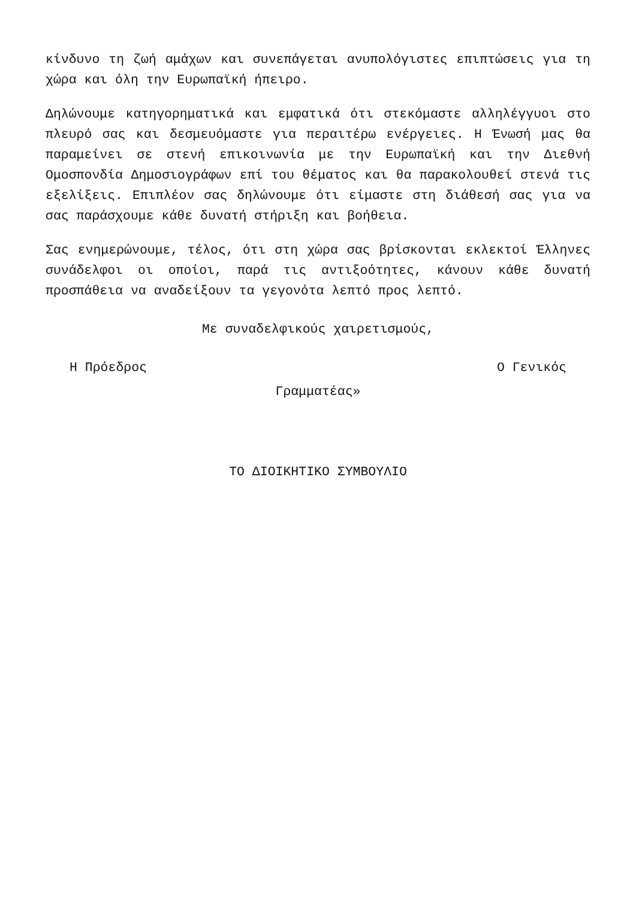κίνδυνο τη ζωή αμάχων και συνεπάγεται ανυπολόγιστες επιπτώσεις για τη χώρα και όλη την Ευρωπαϊκή ήπειρο.
Δηλώνουμε κατηγορηματικά και εμφατικά ότι στεκόμαστε αλληλέγγυοι στο πλευρό σας και δεσμευόμαστε για περαιτέρω ενέργειες. Η Ένωσή μας θα παραμείνει σε στενή επικοινωνία με την Ευρωπαϊκή και την Διεθνή Ομοσπονδία Δημοσιογράφων επί του θέματος και θα παρακολουθεί στενά τις εξελίξεις. Επιπλέον σας δηλώνουμε ότι είμαστε στη διάθεσή σας για να σας παράσχουμε κάθε δυνατή στήριξη και βοήθεια.
Σας ενημερώνουμε, τέλος, ότι στη χώρα σας βρίσκονται εκλεκτοί Έλληνες συνάδελφοι οι οποίοι, παρά τις αντιξοότητες, κάνουν κάθε δυνατή προσπάθεια να αναδείξουν τα γεγονότα λεπτό προς λεπτό.
Με συναδελφικούς χαιρετισμούς,
Η Πρόεδρος Ο Γενικός
Γραμματέας»
ΤΟ ΔΙΟΙΚΗΤΙΚΟ ΣΥΜΒΟΥΛΙΟ